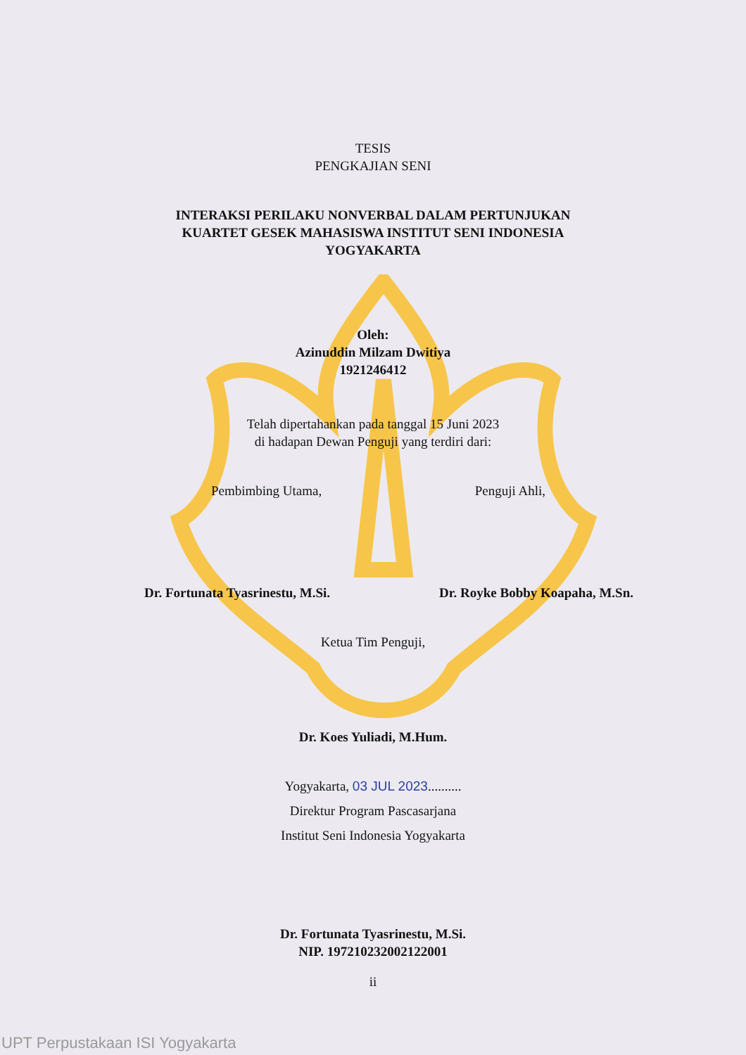TESIS
PENGKAJIAN SENI
INTERAKSI PERILAKU NONVERBAL DALAM PERTUNJUKAN
KUARTET GESEK MAHASISWA INSTITUT SENI INDONESIA
YOGYAKARTA
Oleh:
Azinuddin Milzam Dwitiya
1921246412
Telah dipertahankan pada tanggal 15 Juni 2023
di hadapan Dewan Penguji yang terdiri dari:
Pembimbing Utama, Penguji Ahli,
Dr. Fortunata Tyasrinestu, M.Si.
Dr. Royke Bobby Koapaha, M.Sn.
Ketua Tim Penguji,
Dr. Koes Yuliadi, M.Hum.
Yogyakarta, 03 JUL 2023..........
Direktur Program Pascasarjana
Institut Seni Indonesia Yogyakarta
Dr. Fortunata Tyasrinestu, M.Si.
NIP. 197210232002122001
ii
UPT Perpustakaan ISI Yogyakarta